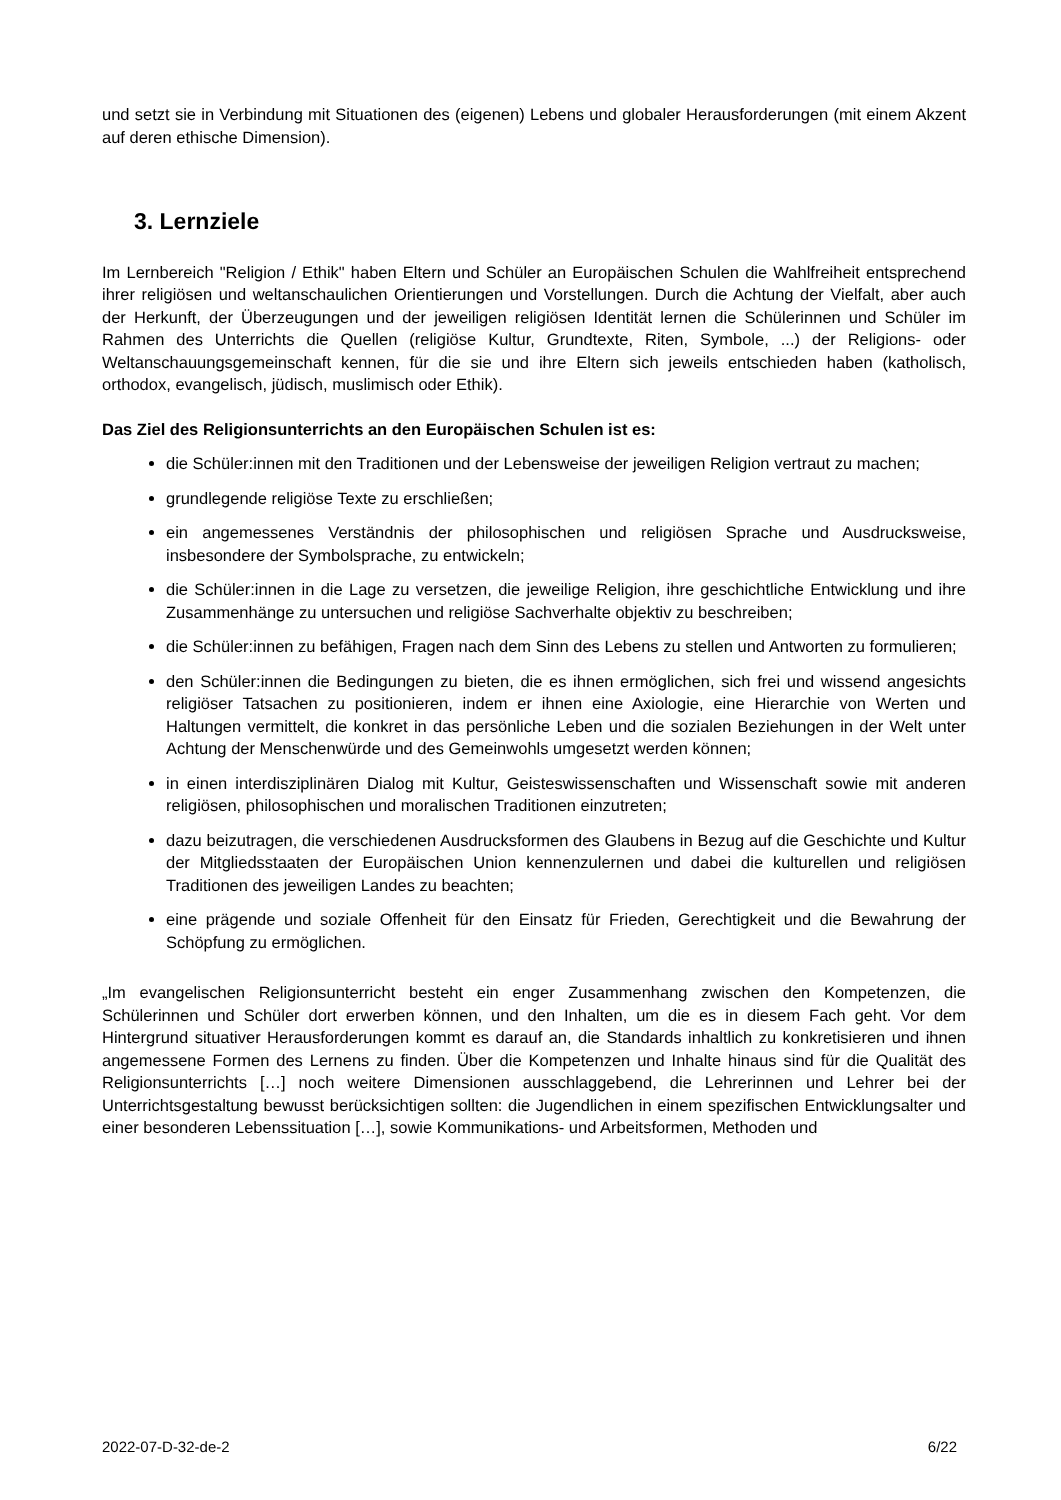und setzt sie in Verbindung mit Situationen des (eigenen) Lebens und globaler Herausforderungen (mit einem Akzent auf deren ethische Dimension).
3. Lernziele
Im Lernbereich "Religion / Ethik" haben Eltern und Schüler an Europäischen Schulen die Wahlfreiheit entsprechend ihrer religiösen und weltanschaulichen Orientierungen und Vorstellungen. Durch die Achtung der Vielfalt, aber auch der Herkunft, der Überzeugungen und der jeweiligen religiösen Identität lernen die Schülerinnen und Schüler im Rahmen des Unterrichts die Quellen (religiöse Kultur, Grundtexte, Riten, Symbole, ...) der Religions- oder Weltanschauungsgemeinschaft kennen, für die sie und ihre Eltern sich jeweils entschieden haben (katholisch, orthodox, evangelisch, jüdisch, muslimisch oder Ethik).
Das Ziel des Religionsunterrichts an den Europäischen Schulen ist es:
die Schüler:innen mit den Traditionen und der Lebensweise der jeweiligen Religion vertraut zu machen;
grundlegende religiöse Texte zu erschließen;
ein angemessenes Verständnis der philosophischen und religiösen Sprache und Ausdrucksweise, insbesondere der Symbolsprache, zu entwickeln;
die Schüler:innen in die Lage zu versetzen, die jeweilige Religion, ihre geschichtliche Entwicklung und ihre Zusammenhänge zu untersuchen und religiöse Sachverhalte objektiv zu beschreiben;
die Schüler:innen zu befähigen, Fragen nach dem Sinn des Lebens zu stellen und Antworten zu formulieren;
den Schüler:innen die Bedingungen zu bieten, die es ihnen ermöglichen, sich frei und wissend angesichts religiöser Tatsachen zu positionieren, indem er ihnen eine Axiologie, eine Hierarchie von Werten und Haltungen vermittelt, die konkret in das persönliche Leben und die sozialen Beziehungen in der Welt unter Achtung der Menschenwürde und des Gemeinwohls umgesetzt werden können;
in einen interdisziplinären Dialog mit Kultur, Geisteswissenschaften und Wissenschaft sowie mit anderen religiösen, philosophischen und moralischen Traditionen einzutreten;
dazu beizutragen, die verschiedenen Ausdrucksformen des Glaubens in Bezug auf die Geschichte und Kultur der Mitgliedsstaaten der Europäischen Union kennenzulernen und dabei die kulturellen und religiösen Traditionen des jeweiligen Landes zu beachten;
eine prägende und soziale Offenheit für den Einsatz für Frieden, Gerechtigkeit und die Bewahrung der Schöpfung zu ermöglichen.
„Im evangelischen Religionsunterricht besteht ein enger Zusammenhang zwischen den Kompetenzen, die Schülerinnen und Schüler dort erwerben können, und den Inhalten, um die es in diesem Fach geht. Vor dem Hintergrund situativer Herausforderungen kommt es darauf an, die Standards inhaltlich zu konkretisieren und ihnen angemessene Formen des Lernens zu finden. Über die Kompetenzen und Inhalte hinaus sind für die Qualität des Religionsunterrichts […] noch weitere Dimensionen ausschlaggebend, die Lehrerinnen und Lehrer bei der Unterrichtsgestaltung bewusst berücksichtigen sollten: die Jugendlichen in einem spezifischen Entwicklungsalter und einer besonderen Lebenssituation […], sowie Kommunikations- und Arbeitsformen, Methoden und
2022-07-D-32-de-2 6/22